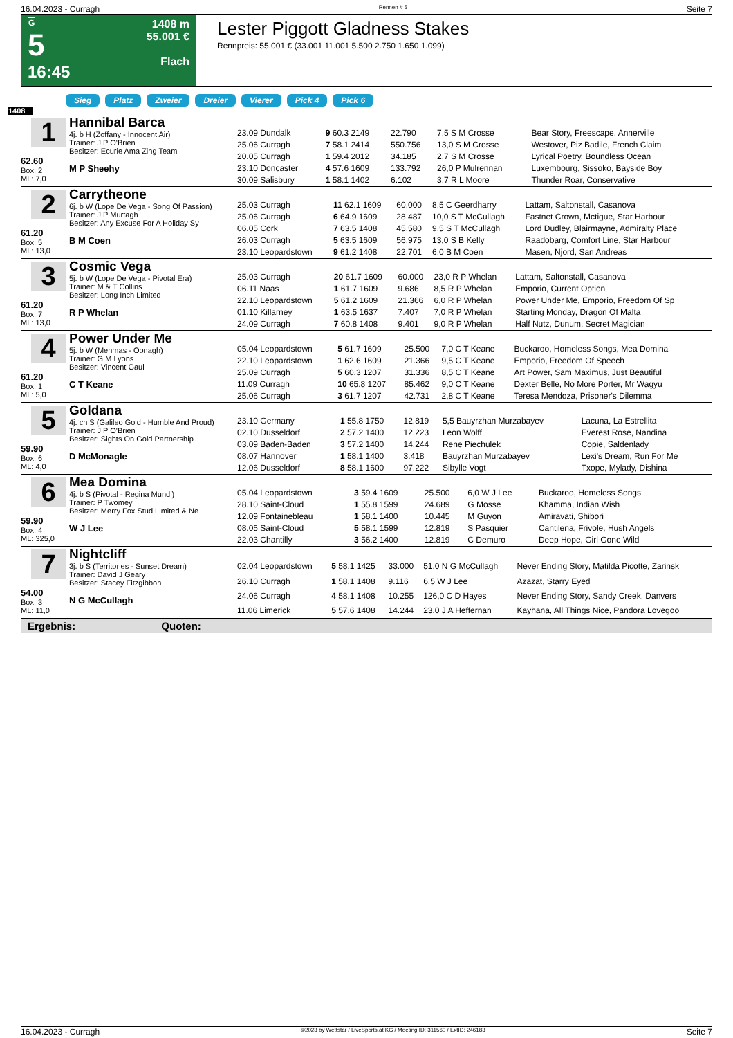16.04.2023 - Curragh Rennen # 5 Seite 7
G
5
16:45
1408 m
55.001 €
Flach
Lester Piggott Gladness Stakes
Rennpreis: 55.001 € (33.001 11.001 5.500 2.750 1.650 1.099)
Sieg Platz Zweier Dreier Vierer Pick 4 Pick 6
1408
1
62.60
Box: 2
ML: 7,0
Hannibal Barca
4j. b H (Zoffany - Innocent Air)
Trainer: J P O'Brien
Besitzer: Ecurie Ama Zing Team
M P Sheehy
| 23.09 Dundalk | 9 60.3 2149 | 22.790 | 7,5 S M Crosse | Bear Story, Freescape, Annerville |
| 25.06 Curragh | 7 58.1 2414 | 550.756 | 13,0 S M Crosse | Westover, Piz Badile, French Claim |
| 20.05 Curragh | 1 59.4 2012 | 34.185 | 2,7 S M Crosse | Lyrical Poetry, Boundless Ocean |
| 23.10 Doncaster | 4 57.6 1609 | 133.792 | 26,0 P Mulrennan | Luxembourg, Sissoko, Bayside Boy |
| 30.09 Salisbury | 1 58.1 1402 | 6.102 | 3,7 R L Moore | Thunder Roar, Conservative |
2
61.20
Box: 5
ML: 13,0
Carrytheone
6j. b W (Lope De Vega - Song Of Passion)
Trainer: J P Murtagh
Besitzer: Any Excuse For A Holiday Sy
B M Coen
| 25.03 Curragh | 11 62.1 1609 | 60.000 | 8,5 C Geerdharry | Lattam, Saltonstall, Casanova |
| 25.06 Curragh | 6 64.9 1609 | 28.487 | 10,0 S T McCullagh | Fastnet Crown, Mctigue, Star Harbour |
| 06.05 Cork | 7 63.5 1408 | 45.580 | 9,5 S T McCullagh | Lord Dudley, Blairmayne, Admiralty Place |
| 26.03 Curragh | 5 63.5 1609 | 56.975 | 13,0 S B Kelly | Raadobarg, Comfort Line, Star Harbour |
| 23.10 Leopardstown | 9 61.2 1408 | 22.701 | 6,0 B M Coen | Masen, Njord, San Andreas |
3
61.20
Box: 7
ML: 13,0
Cosmic Vega
5j. b W (Lope De Vega - Pivotal Era)
Trainer: M & T Collins
Besitzer: Long Inch Limited
R P Whelan
| 25.03 Curragh | 20 61.7 1609 | 60.000 | 23,0 R P Whelan | Lattam, Saltonstall, Casanova |
| 06.11 Naas | 1 61.7 1609 | 9.686 | 8,5 R P Whelan | Emporio, Current Option |
| 22.10 Leopardstown | 5 61.2 1609 | 21.366 | 6,0 R P Whelan | Power Under Me, Emporio, Freedom Of Sp |
| 01.10 Killarney | 1 63.5 1637 | 7.407 | 7,0 R P Whelan | Starting Monday, Dragon Of Malta |
| 24.09 Curragh | 7 60.8 1408 | 9.401 | 9,0 R P Whelan | Half Nutz, Dunum, Secret Magician |
4
61.20
Box: 1
ML: 5,0
Power Under Me
5j. b W (Mehmas - Oonagh)
Trainer: G M Lyons
Besitzer: Vincent Gaul
C T Keane
| 05.04 Leopardstown | 5 61.7 1609 | 25.500 | 7,0 C T Keane | Buckaroo, Homeless Songs, Mea Domina |
| 22.10 Leopardstown | 1 62.6 1609 | 21.366 | 9,5 C T Keane | Emporio, Freedom Of Speech |
| 25.09 Curragh | 5 60.3 1207 | 31.336 | 8,5 C T Keane | Art Power, Sam Maximus, Just Beautiful |
| 11.09 Curragh | 10 65.8 1207 | 85.462 | 9,0 C T Keane | Dexter Belle, No More Porter, Mr Wagyu |
| 25.06 Curragh | 3 61.7 1207 | 42.731 | 2,8 C T Keane | Teresa Mendoza, Prisoner's Dilemma |
5
59.90
Box: 6
ML: 4,0
Goldana
4j. ch S (Galileo Gold - Humble And Proud)
Trainer: J P O'Brien
Besitzer: Sights On Gold Partnership
D McMonagle
| 23.10 Germany | 1 55.8 1750 | 12.819 | 5,5 Bauyrzhan Murzabayev | Lacuna, La Estrellita |
| 02.10 Dusseldorf | 2 57.2 1400 | 12.223 | Leon Wolff | Everest Rose, Nandina |
| 03.09 Baden-Baden | 3 57.2 1400 | 14.244 | Rene Piechulek | Copie, Saldenlady |
| 08.07 Hannover | 1 58.1 1400 | 3.418 | Bauyrzhan Murzabayev | Lexi's Dream, Run For Me |
| 12.06 Dusseldorf | 8 58.1 1600 | 97.222 | Sibylle Vogt | Txope, Mylady, Dishina |
6
59.90
Box: 4
ML: 325,0
Mea Domina
4j. b S (Pivotal - Regina Mundi)
Trainer: P Twomey
Besitzer: Merry Fox Stud Limited & Ne
W J Lee
| 05.04 Leopardstown | 3 59.4 1609 | 25.500 | 6,0 W J Lee | Buckaroo, Homeless Songs |
| 28.10 Saint-Cloud | 1 55.8 1599 | 24.689 | G Mosse | Khamma, Indian Wish |
| 12.09 Fontainebleau | 1 58.1 1400 | 10.445 | M Guyon | Amiravati, Shibori |
| 08.05 Saint-Cloud | 5 58.1 1599 | 12.819 | S Pasquier | Cantilena, Frivole, Hush Angels |
| 22.03 Chantilly | 3 56.2 1400 | 12.819 | C Demuro | Deep Hope, Girl Gone Wild |
7
54.00
Box: 3
ML: 11,0
Nightcliff
3j. b S (Territories - Sunset Dream)
Trainer: David J Geary
Besitzer: Stacey Fitzgibbon
N G McCullagh
| 02.04 Leopardstown | 5 58.1 1425 | 33.000 | 51,0 N G McCullagh | Never Ending Story, Matilda Picotte, Zarinsk |
| 26.10 Curragh | 1 58.1 1408 | 9.116 | 6,5 W J Lee | Azazat, Starry Eyed |
| 24.06 Curragh | 4 58.1 1408 | 10.255 | 126,0 C D Hayes | Never Ending Story, Sandy Creek, Danvers |
| 11.06 Limerick | 5 57.6 1408 | 14.244 | 23,0 J A Heffernan | Kayhana, All Things Nice, Pandora Lovegoo |
Ergebnis: Quoten:
16.04.2023 - Curragh ©2023 by Wettstar / LiveSports.at KG / Meeting ID: 311560 / ExtID: 246183 Seite 7